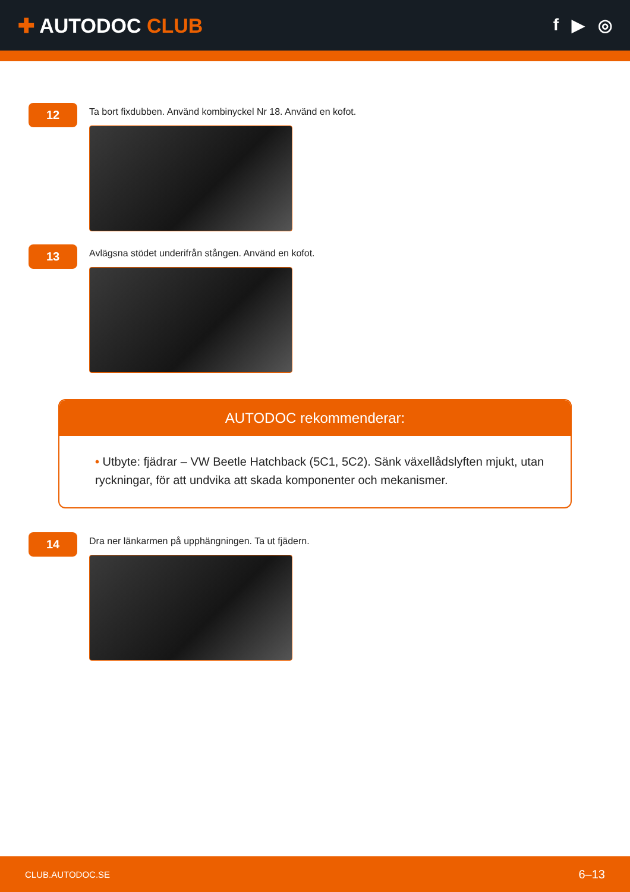✚ AUTODOC CLUB
f ▶ ◎
12
Ta bort fixdubben. Använd kombinyckel Nr 18. Använd en kofot.
13
Avlägsna stödet underifrån stången. Använd en kofot.
AUTODOC rekommenderar:
• Utbyte: fjädrar – VW Beetle Hatchback (5C1, 5C2). Sänk växellådslyften mjukt, utan ryckningar, för att undvika att skada komponenter och mekanismer.
14
Dra ner länkarmen på upphängningen. Ta ut fjädern.
CLUB.AUTODOC.SE 6–13